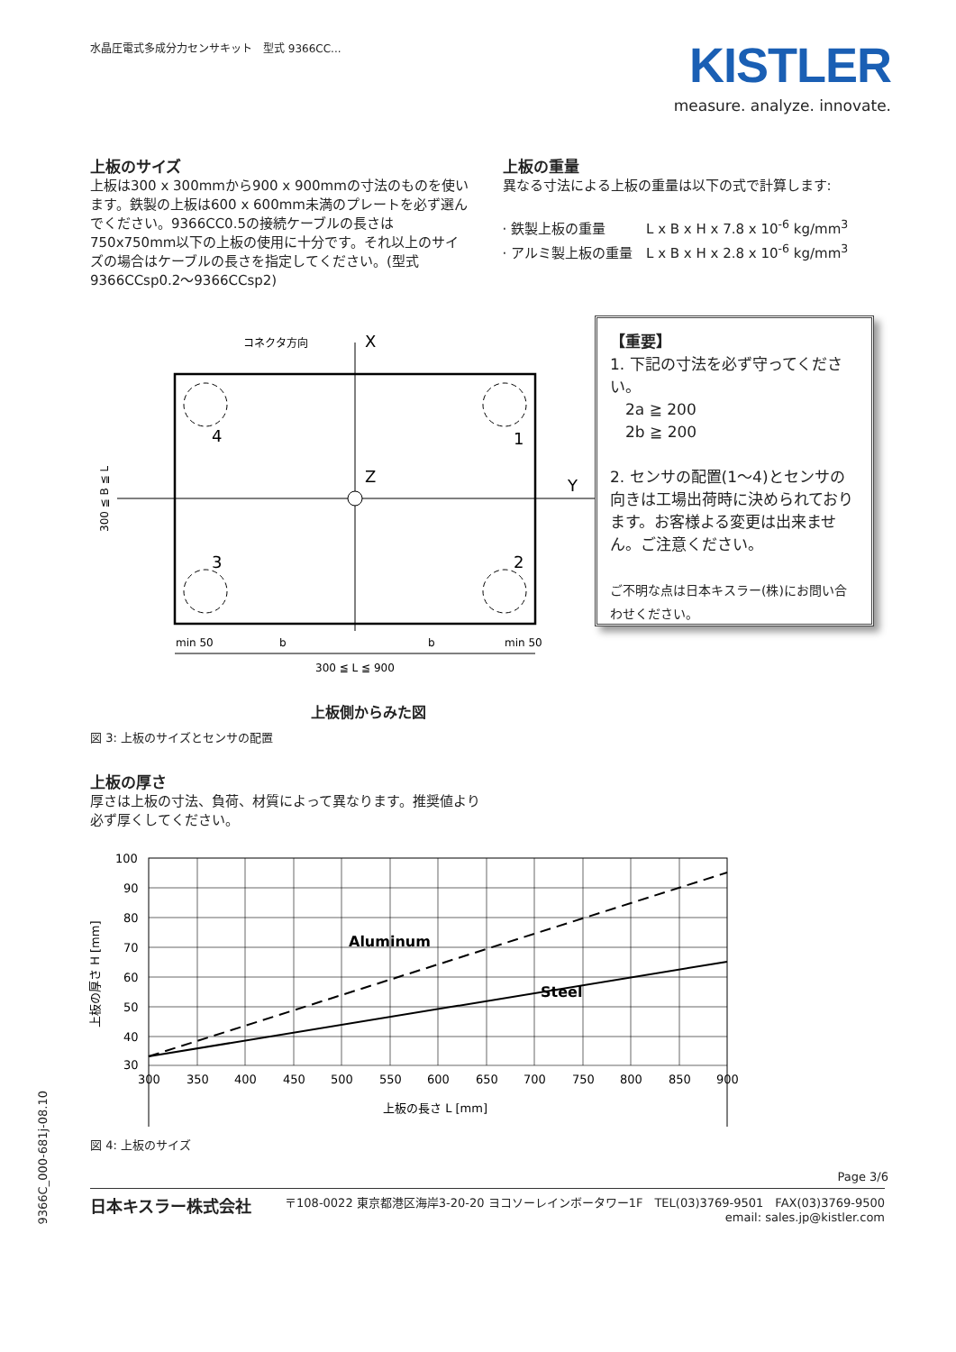水晶圧電式多成分力センサキット　型式 9366CC...
KISTLER
measure. analyze. innovate.
上板のサイズ
上板は300 x 300mmから900 x 900mmの寸法のものを使います。鉄製の上板は600 x 600mm未満のプレートを必ず選んでください。9366CC0.5の接続ケーブルの長さは750x750mm以下の上板の使用に十分です。それ以上のサイズの場合はケーブルの長さを指定してください。(型式 9366CCsp0.2～9366CCsp2)
上板の重量
異なる寸法による上板の重量は以下の式で計算します:
· 鉄製上板の重量　　　L x B x H x 7.8 x 10<sup>-6</sup> kg/mm<sup>3</sup>
· アルミ製上板の重量　L x B x H x 2.8 x 10<sup>-6</sup> kg/mm<sup>3</sup>
4
1
3
2
X
Y
Z
コネクタ方向
300 ≦ L ≦ 900
min 50
b
b
min 50
300 ≦ B ≦ L
【重要】
1. 下記の寸法を必ず守ってください。
　2a ≧ 200
　2b ≧ 200
2. センサの配置(1～4)とセンサの向きは工場出荷時に決められております。お客様よる変更は出来ません。ご注意ください。
ご不明な点は日本キスラー(株)にお問い合わせください。
上板側からみた図
図 3: 上板のサイズとセンサの配置
上板の厚さ
厚さは上板の寸法、負荷、材質によって異なります。推奨値より
必ず厚くしてください。
Aluminum
Steel
100
90
80
70
60
50
40
30
300
350
400
450
500
550
600
650
700
750
800
850
900
上板の長さ L [mm]
上板の厚さ H [mm]
9366C_000-681j-08.10
図 4: 上板のサイズ
Page 3/6
日本キスラー株式会社
〒108-0022 東京都港区海岸3-20-20 ヨコソーレインボータワー1F　TEL(03)3769-9501　FAX(03)3769-9500
email: sales.jp@kistler.com